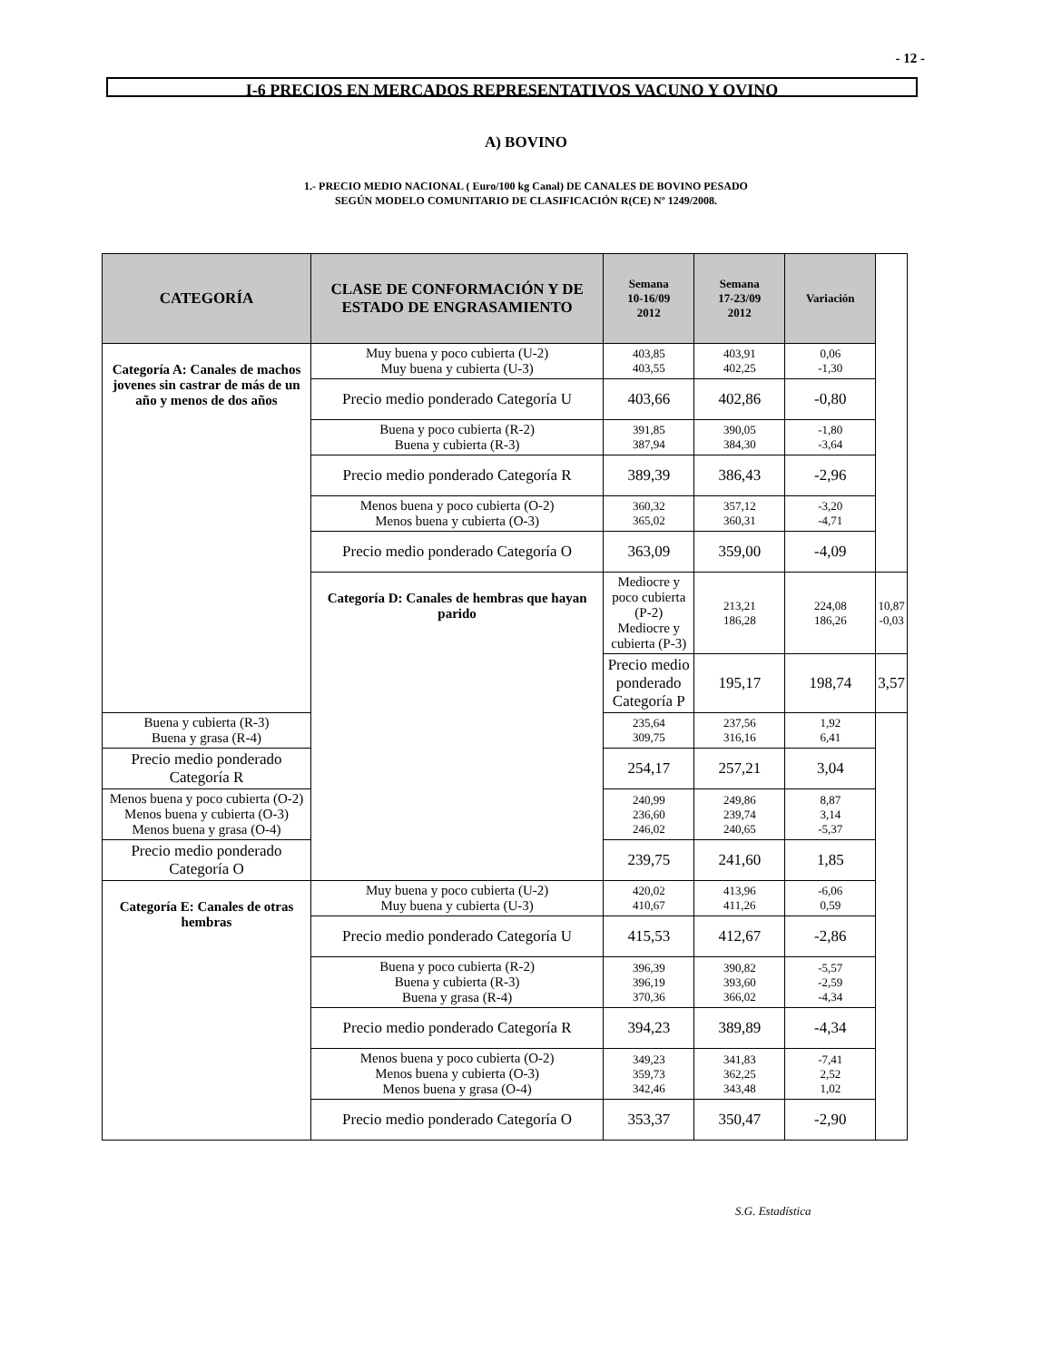- 12 -
I-6 PRECIOS EN MERCADOS REPRESENTATIVOS VACUNO Y OVINO
A) BOVINO
1.- PRECIO MEDIO NACIONAL ( Euro/100 kg Canal) DE CANALES DE BOVINO PESADO
SEGÚN MODELO COMUNITARIO DE CLASIFICACIÓN R(CE) Nº 1249/2008.
| CATEGORÍA | CLASE DE CONFORMACIÓN Y DE ESTADO DE ENGRASAMIENTO | Semana 10-16/09 2012 | Semana 17-23/09 2012 | Variación | | |
| --- | --- | --- | --- | --- | --- | --- |
| Categoría A: Canales de machos jovenes sin castrar de más de un año y menos de dos años | Muy buena y poco cubierta (U-2) Muy buena y cubierta (U-3) | 403,85 403,55 | 403,91 402,25 | 0,06 -1,30 | | |
| | Precio medio ponderado Categoría U | 403,66 | 402,86 | -0,80 | | |
| | Buena y poco cubierta (R-2) Buena y cubierta (R-3) | 391,85 387,94 | 390,05 384,30 | -1,80 -3,64 | | |
| | Precio medio ponderado Categoría R | 389,39 | 386,43 | -2,96 | | |
| | Menos buena y poco cubierta (O-2) Menos buena y cubierta (O-3) | 360,32 365,02 | 357,12 360,31 | -3,20 -4,71 | | |
| | Precio medio ponderado Categoría O | 363,09 | 359,00 | -4,09 | | |
| | | Categoría D: Canales de hembras que hayan parido | Mediocre y poco cubierta (P-2) Mediocre y cubierta (P-3) | 213,21 186,28 | 224,08 186,26 | 10,87 -0,03 |
| | | | Precio medio ponderado Categoría P | 195,17 | 198,74 | 3,57 |
| Buena y cubierta (R-3) Buena y grasa (R-4) | | | 235,64 309,75 | 237,56 316,16 | 1,92 6,41 | |
| Precio medio ponderado Categoría R | | | 254,17 | 257,21 | 3,04 | |
| Menos buena y poco cubierta (O-2) Menos buena y cubierta (O-3) Menos buena y grasa (O-4) | | | 240,99 236,60 246,02 | 249,86 239,74 240,65 | 8,87 3,14 -5,37 | |
| Precio medio ponderado Categoría O | 239,75 | | 241,60 | 1,85 | | |
| Categoría E: Canales de otras hembras | Muy buena y poco cubierta (U-2) Muy buena y cubierta (U-3) | 420,02 410,67 | 413,96 411,26 | -6,06 0,59 | | |
| | Precio medio ponderado Categoría U | 415,53 | 412,67 | -2,86 | | |
| | Buena y poco cubierta (R-2) Buena y cubierta (R-3) Buena y grasa (R-4) | 396,39 396,19 370,36 | 390,82 393,60 366,02 | -5,57 -2,59 -4,34 | | |
| | Precio medio ponderado Categoría R | 394,23 | 389,89 | -4,34 | | |
| | Menos buena y poco cubierta (O-2) Menos buena y cubierta (O-3) Menos buena y grasa (O-4) | 349,23 359,73 342,46 | 341,83 362,25 343,48 | -7,41 2,52 1,02 | | |
| | Precio medio ponderado Categoría O | 353,37 | 350,47 | -2,90 | | |
S.G. Estadística